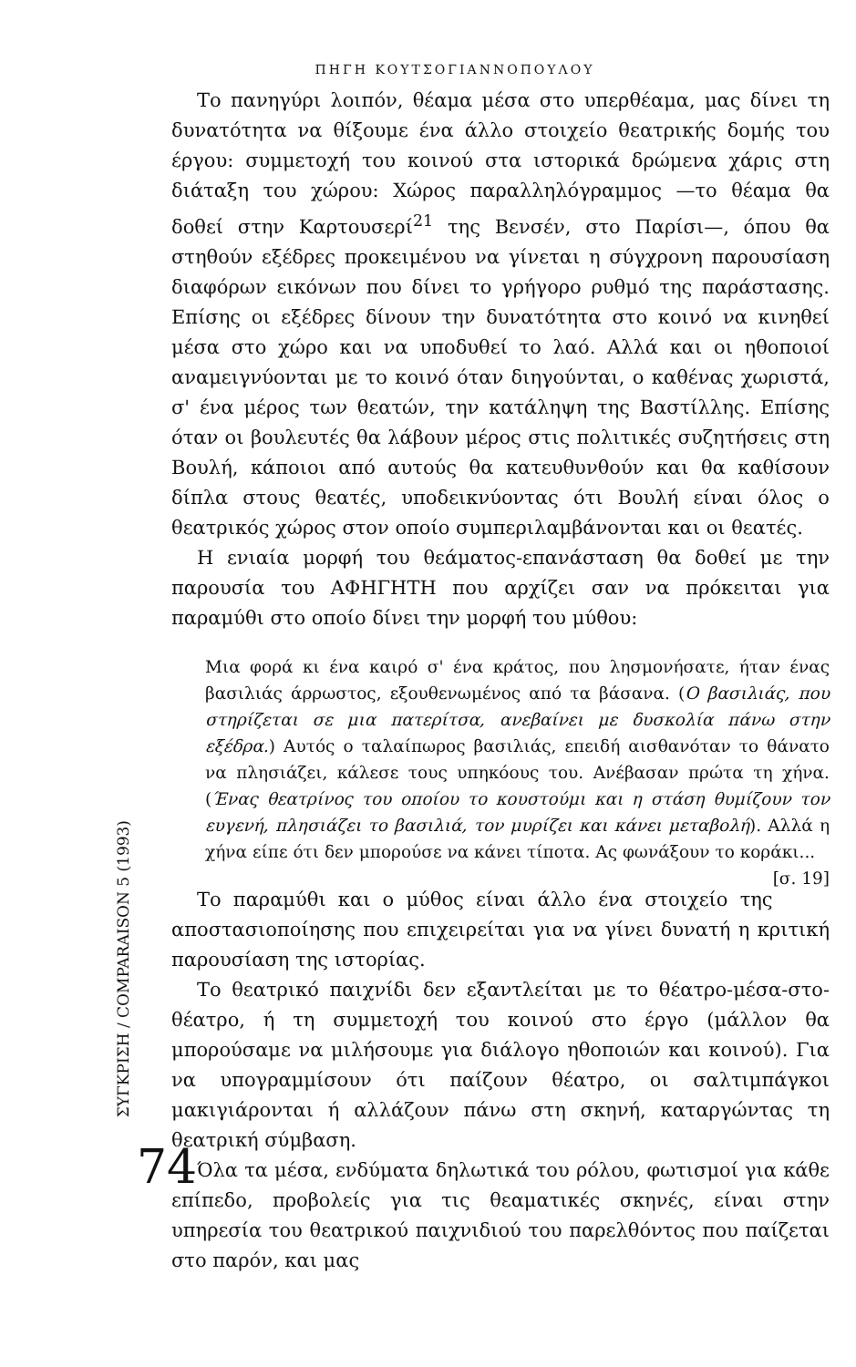ΠΗΓΗ ΚΟΥΤΣΟΓΙΑΝΝΟΠΟΥΛΟΥ
Το πανηγύρι λοιπόν, θέαμα μέσα στο υπερθέαμα, μας δίνει τη δυνατότητα να θίξουμε ένα άλλο στοιχείο θεατρικής δομής του έργου: συμμετοχή του κοινού στα ιστορικά δρώμενα χάρις στη διάταξη του χώρου: Χώρος παραλληλόγραμμος —το θέαμα θα δοθεί στην Καρτουσερί<sup>21</sup> της Βενσέν, στο Παρίσι—, όπου θα στηθούν εξέδρες προκειμένου να γίνεται η σύγχρονη παρουσίαση διαφόρων εικόνων που δίνει το γρήγορο ρυθμό της παράστασης. Επίσης οι εξέδρες δίνουν την δυνατότητα στο κοινό να κινηθεί μέσα στο χώρο και να υποδυθεί το λαό. Αλλά και οι ηθοποιοί αναμειγνύονται με το κοινό όταν διηγούνται, ο καθένας χωριστά, σ' ένα μέρος των θεατών, την κατάληψη της Βαστίλλης. Επίσης όταν οι βουλευτές θα λάβουν μέρος στις πολιτικές συζητήσεις στη Βουλή, κάποιοι από αυτούς θα κατευθυνθούν και θα καθίσουν δίπλα στους θεατές, υποδεικνύοντας ότι Βουλή είναι όλος ο θεατρικός χώρος στον οποίο συμπεριλαμβάνονται και οι θεατές.
Η ενιαία μορφή του θεάματος-επανάσταση θα δοθεί με την παρουσία του ΑΦΗΓΗΤΗ που αρχίζει σαν να πρόκειται για παραμύθι στο οποίο δίνει την μορφή του μύθου:
Μια φορά κι ένα καιρό σ' ένα κράτος, που λησμονήσατε, ήταν ένας βασιλιάς άρρωστος, εξουθενωμένος από τα βάσανα. (Ο βασιλιάς, που στηρίζεται σε μια πατερίτσα, ανεβαίνει με δυσκολία πάνω στην εξέδρα.) Αυτός ο ταλαίπωρος βασιλιάς, επειδή αισθανόταν το θάνατο να πλησιάζει, κάλεσε τους υπηκόους του. Ανέβασαν πρώτα τη χήνα. (Ένας θεατρίνος του οποίου το κουστούμι και η στάση θυμίζουν τον ευγενή, πλησιάζει το βασιλιά, τον μυρίζει και κάνει μεταβολή). Αλλά η χήνα είπε ότι δεν μπορούσε να κάνει τίποτα. Ας φωνάξουν το κοράκι... [σ. 19]
Το παραμύθι και ο μύθος είναι άλλο ένα στοιχείο της αποστασιοποίησης που επιχειρείται για να γίνει δυνατή η κριτική παρουσίαση της ιστορίας.
Το θεατρικό παιχνίδι δεν εξαντλείται με το θέατρο-μέσα-στο-θέατρο, ή τη συμμετοχή του κοινού στο έργο (μάλλον θα μπορούσαμε να μιλήσουμε για διάλογο ηθοποιών και κοινού). Για να υπογραμμίσουν ότι παίζουν θέατρο, οι σαλτιμπάγκοι μακιγιάρονται ή αλλάζουν πάνω στη σκηνή, καταργώντας τη θεατρική σύμβαση.
Όλα τα μέσα, ενδύματα δηλωτικά του ρόλου, φωτισμοί για κάθε επίπεδο, προβολείς για τις θεαματικές σκηνές, είναι στην υπηρεσία του θεατρικού παιχνιδιού του παρελθόντος που παίζεται στο παρόν, και μας
ΣΥΓΚΡΙΣΗ / COMPARAISON 5 (1993)
74